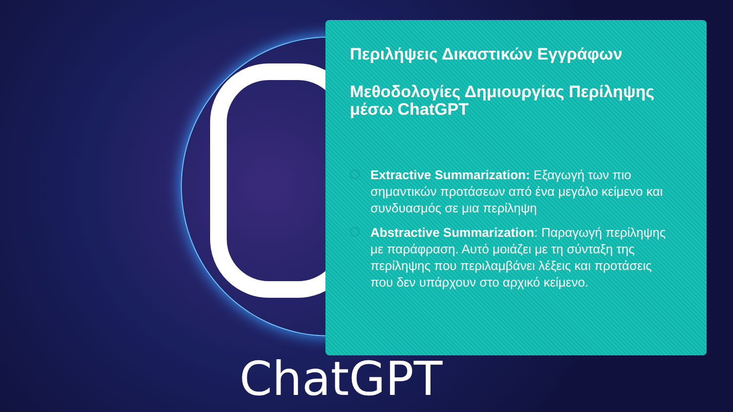ChatGPT
Περιλήψεις Δικαστικών Εγγράφων
Μεθοδολογίες Δημιουργίας Περίληψης μέσω ChatGPT
Extractive Summarization: Εξαγωγή των πιο σημαντικών προτάσεων από ένα μεγάλο κείμενο και συνδυασμός σε μια περίληψη
Abstractive Summarization: Παραγωγή περίληψης με παράφραση. Αυτό μοιάζει με τη σύνταξη της περίληψης που περιλαμβάνει λέξεις και προτάσεις που δεν υπάρχουν στο αρχικό κείμενο.